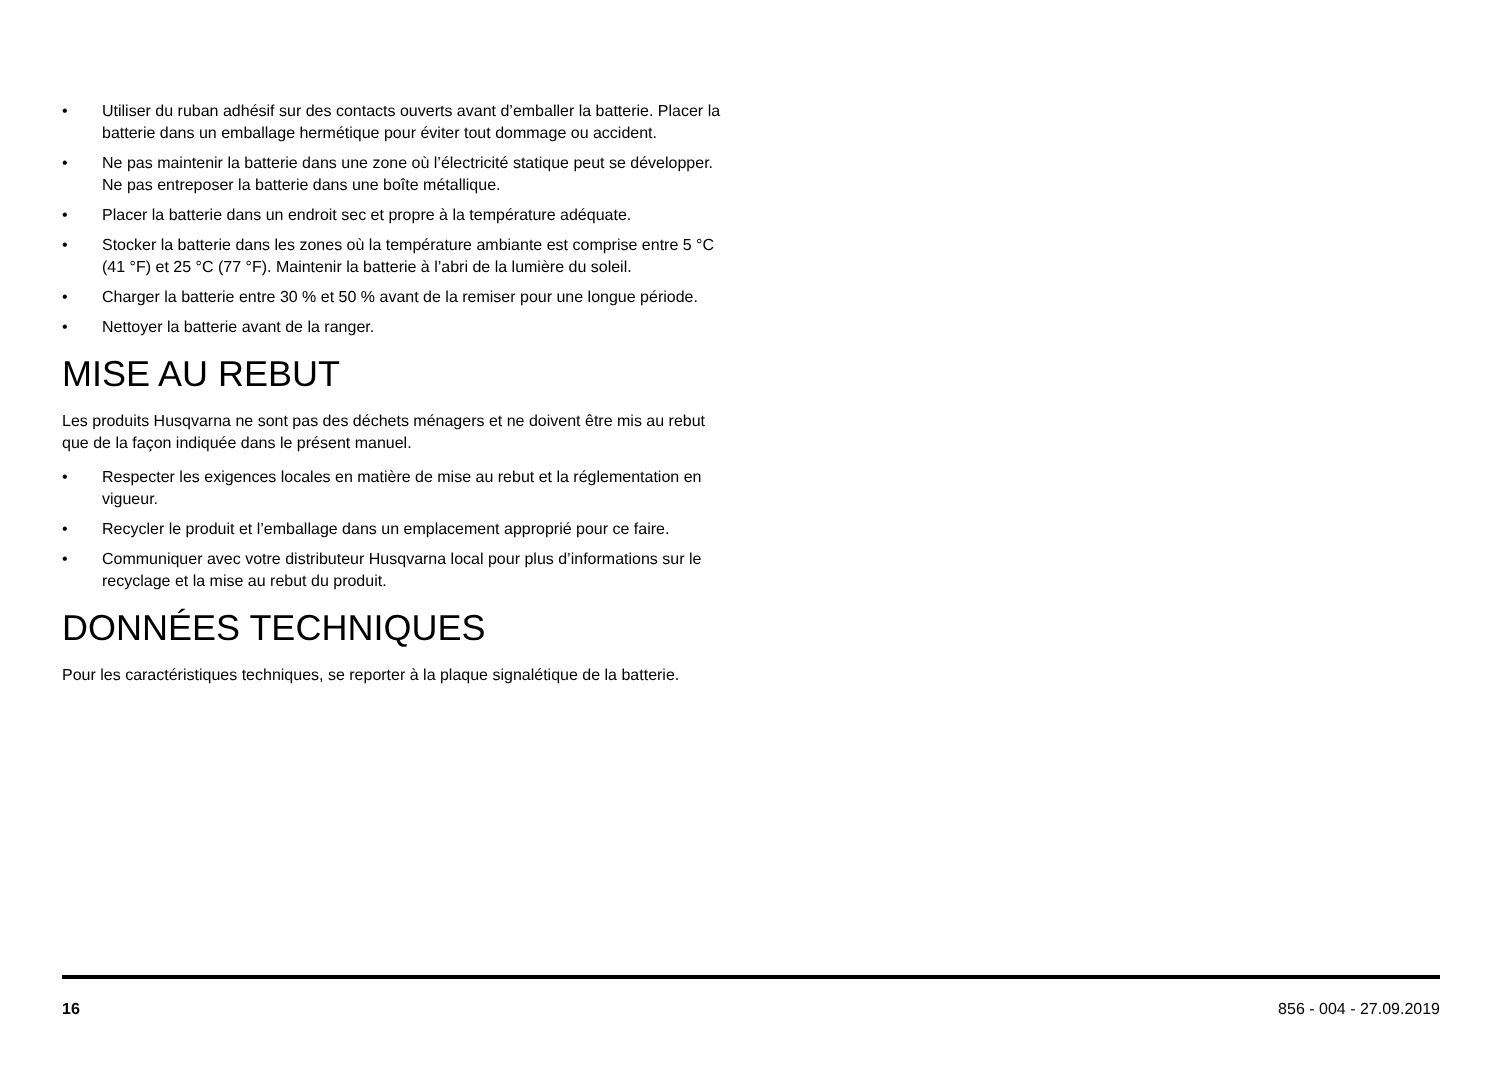• Utiliser du ruban adhésif sur des contacts ouverts avant d’emballer la batterie. Placer la batterie dans un emballage hermétique pour éviter tout dommage ou accident.
• Ne pas maintenir la batterie dans une zone où l’électricité statique peut se développer. Ne pas entreposer la batterie dans une boîte métallique.
• Placer la batterie dans un endroit sec et propre à la température adéquate.
• Stocker la batterie dans les zones où la température ambiante est comprise entre 5 °C (41 °F) et 25 °C (77 °F). Maintenir la batterie à l’abri de la lumière du soleil.
• Charger la batterie entre 30 % et 50 % avant de la remiser pour une longue période.
• Nettoyer la batterie avant de la ranger.
MISE AU REBUT
Les produits Husqvarna ne sont pas des déchets ménagers et ne doivent être mis au rebut que de la façon indiquée dans le présent manuel.
• Respecter les exigences locales en matière de mise au rebut et la réglementation en vigueur.
• Recycler le produit et l’emballage dans un emplacement approprié pour ce faire.
• Communiquer avec votre distributeur Husqvarna local pour plus d’informations sur le recyclage et la mise au rebut du produit.
DONNÉES TECHNIQUES
Pour les caractéristiques techniques, se reporter à la plaque signalétique de la batterie.
16 856 - 004 - 27.09.2019